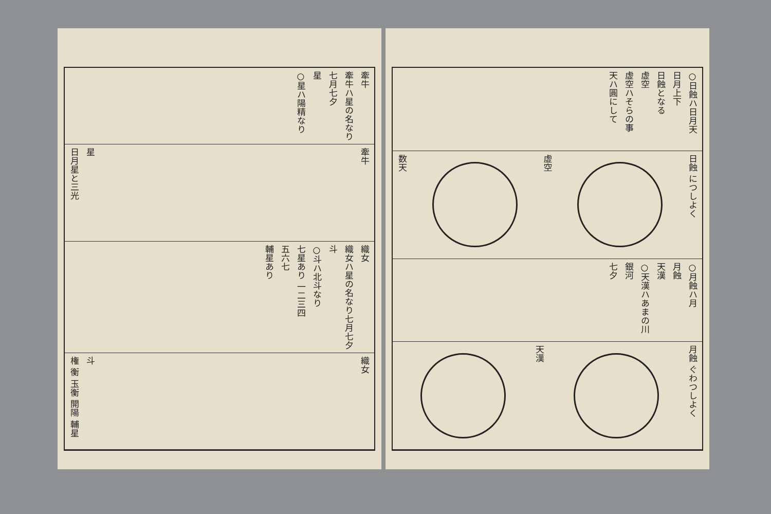牽牛
牽牛ハ星の名なり
七月七夕
星
○星ハ陽精なり
牽牛
星
日月星と三光
織女
織女ハ星の名なり七月七夕
斗
○斗ハ北斗なり
七星あり 一二三四
五六七
輔星あり
織女
斗
権 衡 玉衡 開陽 輔星
○日蝕ハ日月天
日月上下
日蝕となる
虚空
虚空ハそらの事
天ハ圓にして
日蝕 につしよく
虚空
数天
○月蝕ハ月
月蝕
天漢
○天漢ハあまの川
銀河
七夕
月蝕 ぐわつしよく
天漢